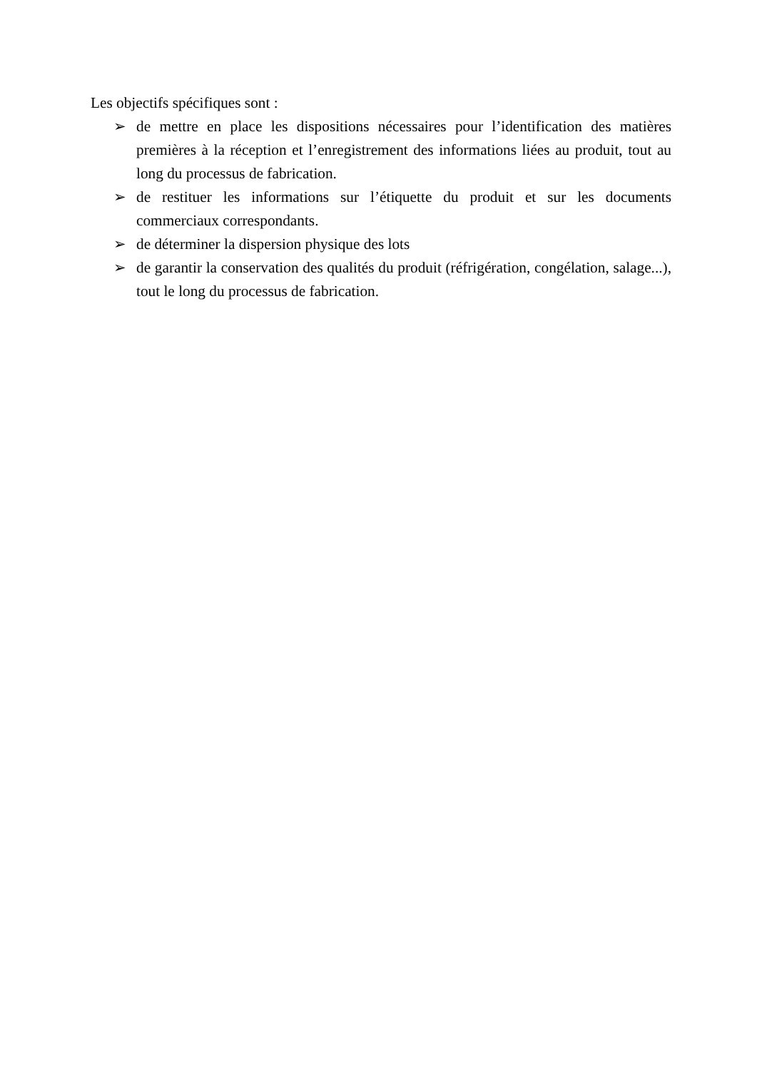Les objectifs spécifiques sont :
➢ de mettre en place les dispositions nécessaires pour l’identification des matières premières à la réception et l’enregistrement des informations liées au produit, tout au long du processus de fabrication.
➢ de restituer les informations sur l’étiquette du produit et sur les documents commerciaux correspondants.
➢ de déterminer la dispersion physique des lots
➢ de garantir la conservation des qualités du produit (réfrigération, congélation, salage...), tout le long du processus de fabrication.